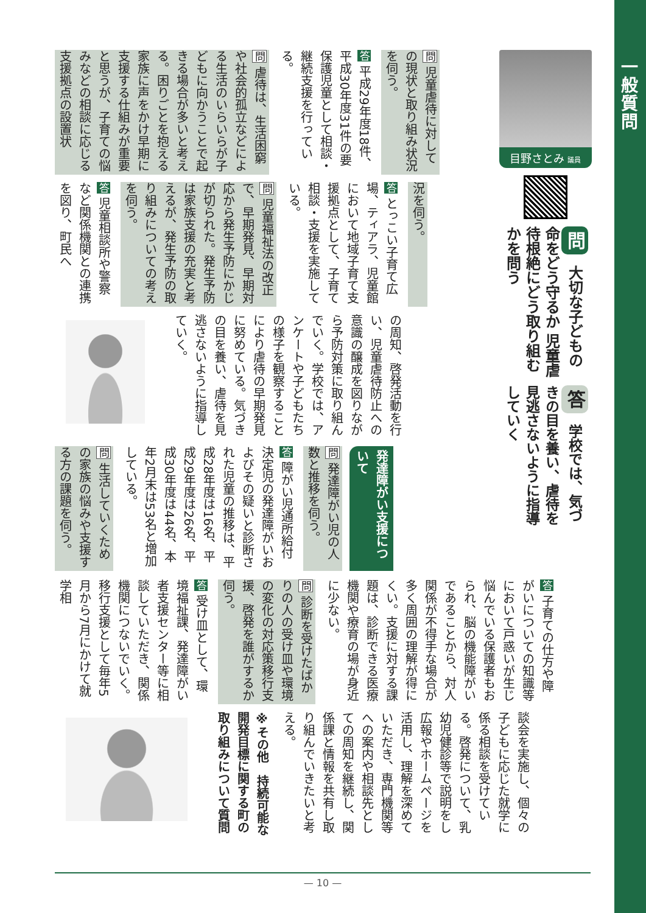一般質問
目野さとみ 議員
問 大切な子どもの命をどう守るか 児童虐待根絶にどう取り組むかを問う
答 学校では、気づきの目を養い、虐待を見逃さないように指導していく
問 児童虐待に対しての現状と取り組み状況を伺う。
答 平成29年度18件、平成30年度31件の要保護児童として相談・継続支援を行っている。
問 虐待は、生活困窮や社会的孤立などによる生活のいらいらが子どもに向かうことで起きる場合が多いと考える。困りごとを抱える家族に声をかけ早期に支援する仕組みが重要と思うが、子育ての悩みなどの相談に応じる支援拠点の設置状
況を伺う。
答 とっこい子育て広場、ティアラ、児童館において地域子育て支援拠点として、子育て相談・支援を実施している。
問 児童福祉法の改正で、早期発見、早期対応から発生予防にかじが切られた。発生予防は家族支援の充実と考えるが、発生予防の取り組みについての考えを伺う。
答 児童相談所や警察など関係機関との連携を図り、町民へ
の周知、啓発活動を行い、児童虐待防止への意識の醸成を図りながら予防対策に取り組んでいく。学校では、アンケートや子どもたちの様子を観察することにより虐待の早期発見に努めている。気づきの目を養い、虐待を見逃さないように指導していく。
発達障がい支援について
問 発達障がい児の人数と推移を伺う。
答 障がい児通所給付決定児の発達障がいおよびその疑いと診断された児童の推移は、平成28年度は16名、平成29年度は26名、平成30年度は44名、本年2月末は53名と増加している。
問 生活していくための家族の悩みや支援する方の課題を伺う。
答 子育ての仕方や障がいについての知識等において戸惑いが生じ悩んでいる保護者もおられ、脳の機能障がいであることから、対人関係が不得手な場合が多く周囲の理解が得にくい。支援に対する課題は、診断できる医療機関や療育の場が身近に少ない。
問 診断を受けたばかりの人の受け皿や環境の変化の対応策移行支援、啓発を誰がするか伺う。
答 受け皿として、環境福祉課、発達障がい者支援センター等に相談していただき、関係機関につないでいく。移行支援として毎年5月から7月にかけて就学相
談会を実施し、個々の子どもに応じた就学に係る相談を受けている。啓発について、乳幼児健診等で説明をし広報やホームページを活用し、理解を深めていただき、専門機関等への案内や相談先としての周知を継続し、関係課と情報を共有し取り組んでいきたいと考える。
※その他　持続可能な開発目標に関する町の取り組みについて質問
— 10 —